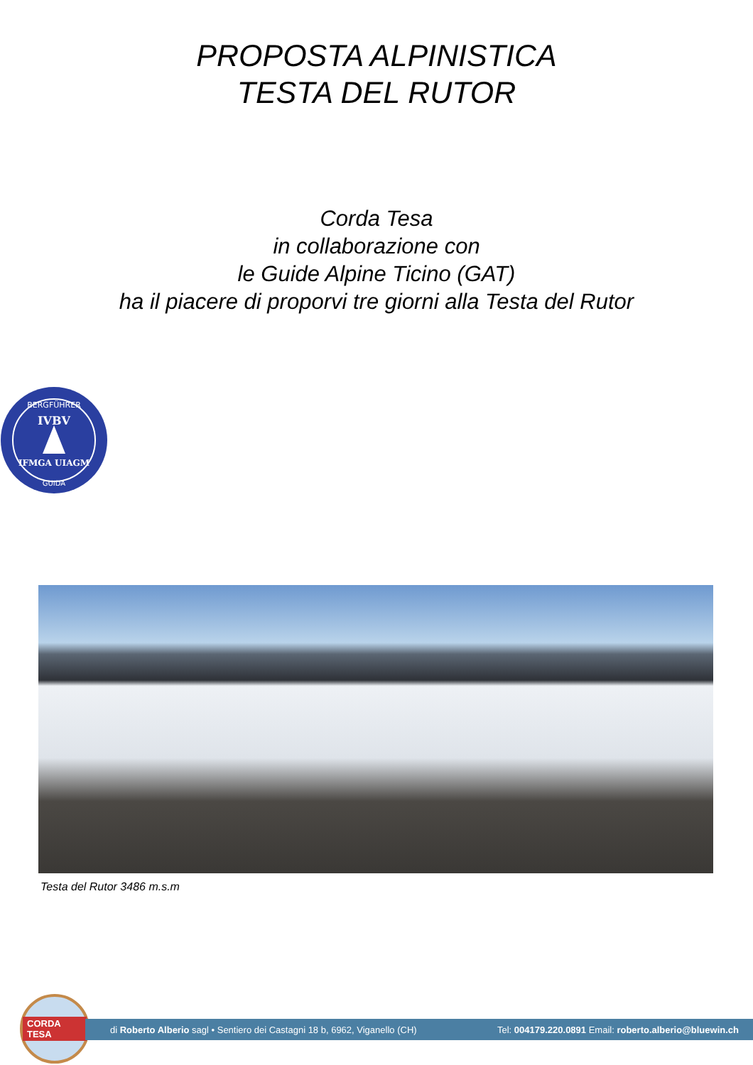PROPOSTA ALPINISTICA
TESTA DEL RUTOR
Corda Tesa
in collaborazione con
le Guide Alpine Ticino (GAT)
ha il piacere di proporvi tre giorni alla Testa del Rutor
BERGFÜHRER
IVBV
IFMGA UIAGM
GUIDA
Testa del Rutor 3486 m.s.m
CORDA TESA
di Roberto Alberio sagl • Sentiero dei Castagni 18 b, 6962, Viganello (CH) Tel: 004179.220.0891 Email: roberto.alberio@bluewin.ch